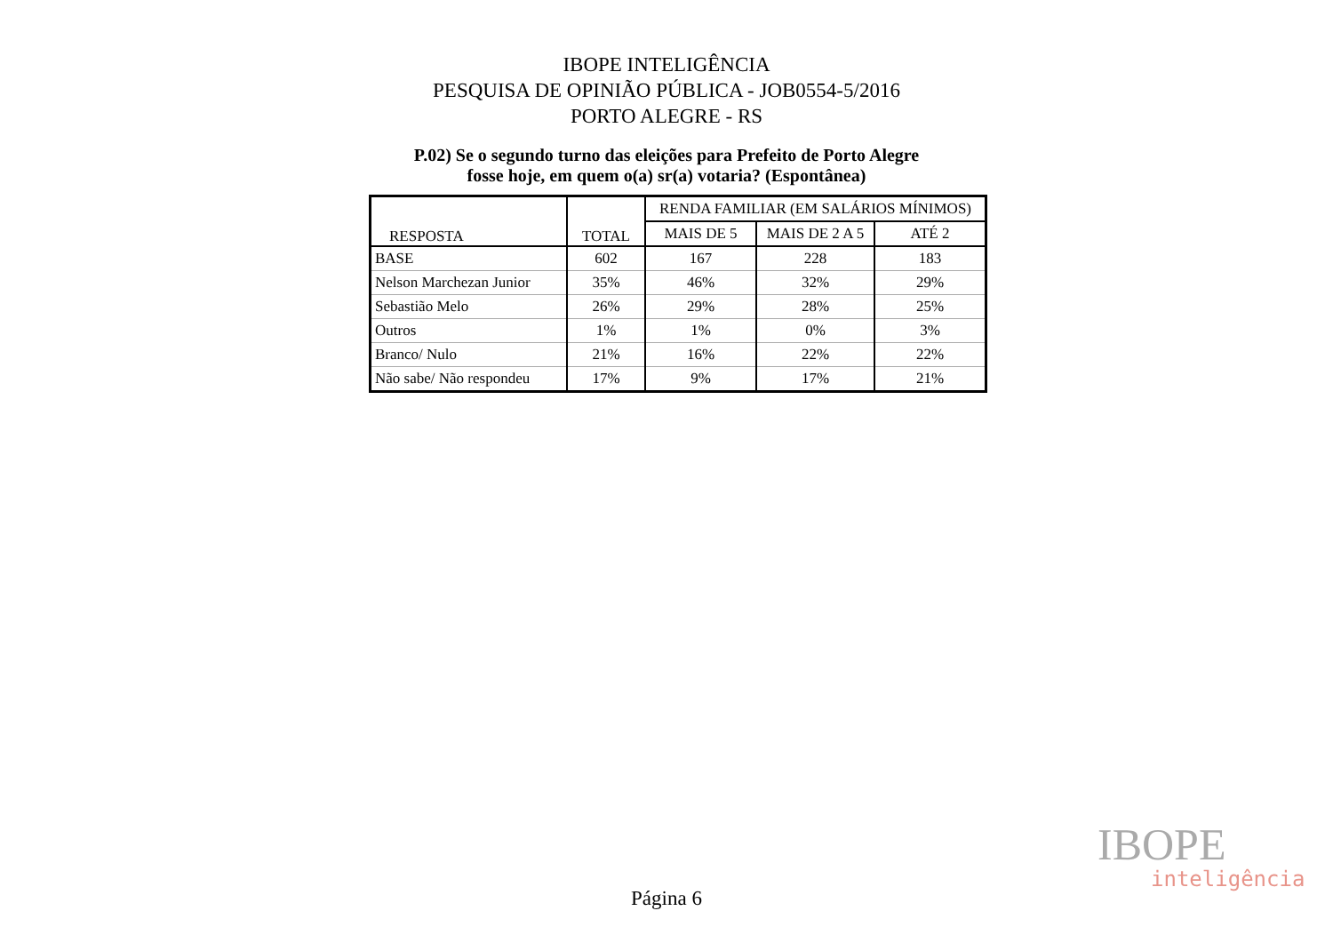IBOPE INTELIGÊNCIA
PESQUISA DE OPINIÃO PÚBLICA - JOB0554-5/2016
PORTO ALEGRE - RS
P.02) Se o segundo turno das eleições para Prefeito de Porto Alegre
fosse hoje, em quem o(a) sr(a) votaria? (Espontânea)
| RESPOSTA | TOTAL | RENDA FAMILIAR (EM SALÁRIOS MÍNIMOS) | | |
| --- | --- | --- | --- | --- |
| | | MAIS DE 5 | MAIS DE 2 A 5 | ATÉ 2 |
| BASE | 602 | 167 | 228 | 183 |
| Nelson Marchezan Junior | 35% | 46% | 32% | 29% |
| Sebastião Melo | 26% | 29% | 28% | 25% |
| Outros | 1% | 1% | 0% | 3% |
| Branco/ Nulo | 21% | 16% | 22% | 22% |
| Não sabe/ Não respondeu | 17% | 9% | 17% | 21% |
IBOPE
inteligência
Página 6